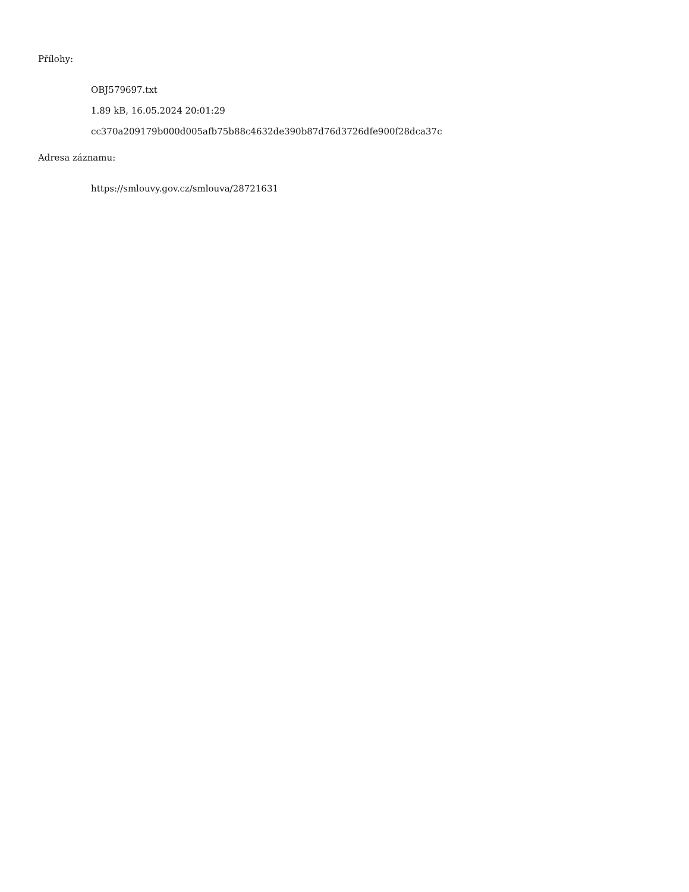Přílohy:
OBJ579697.txt
1.89 kB, 16.05.2024 20:01:29
cc370a209179b000d005afb75b88c4632de390b87d76d3726dfe900f28dca37c
Adresa záznamu:
https://smlouvy.gov.cz/smlouva/28721631